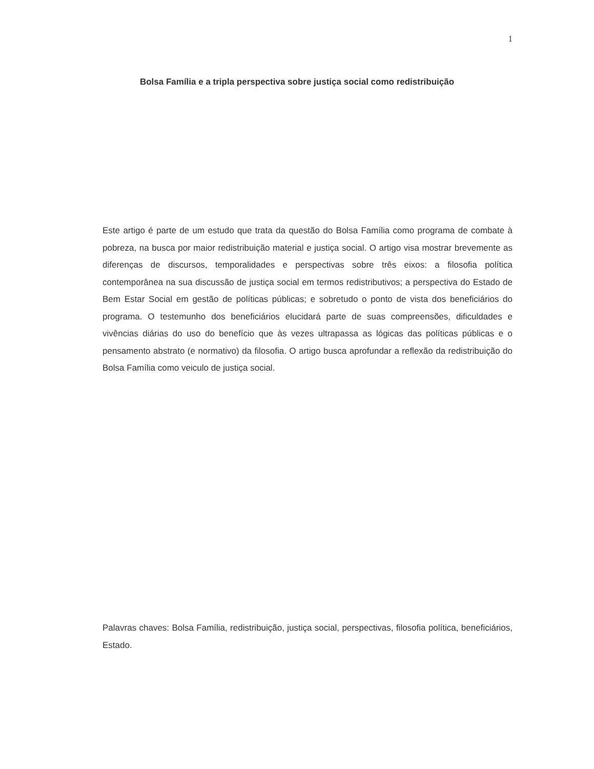1
Bolsa Família e a tripla perspectiva sobre justiça social como redistribuição
Este artigo é parte de um estudo que trata da questão do Bolsa Família como programa de combate à pobreza, na busca por maior redistribuição material e justiça social. O artigo visa mostrar brevemente as diferenças de discursos, temporalidades e perspectivas sobre três eixos: a filosofia política contemporânea na sua discussão de justiça social em termos redistributivos; a perspectiva do Estado de Bem Estar Social em gestão de políticas públicas; e sobretudo o ponto de vista dos beneficiários do programa. O testemunho dos beneficiários elucidará parte de suas compreensões, dificuldades e vivências diárias do uso do benefício que às vezes ultrapassa as lógicas das políticas públicas e o pensamento abstrato (e normativo) da filosofia. O artigo busca aprofundar a reflexão da redistribuição do Bolsa Família como veiculo de justiça social.
Palavras chaves: Bolsa Família, redistribuição, justiça social, perspectivas, filosofia política, beneficiários, Estado.